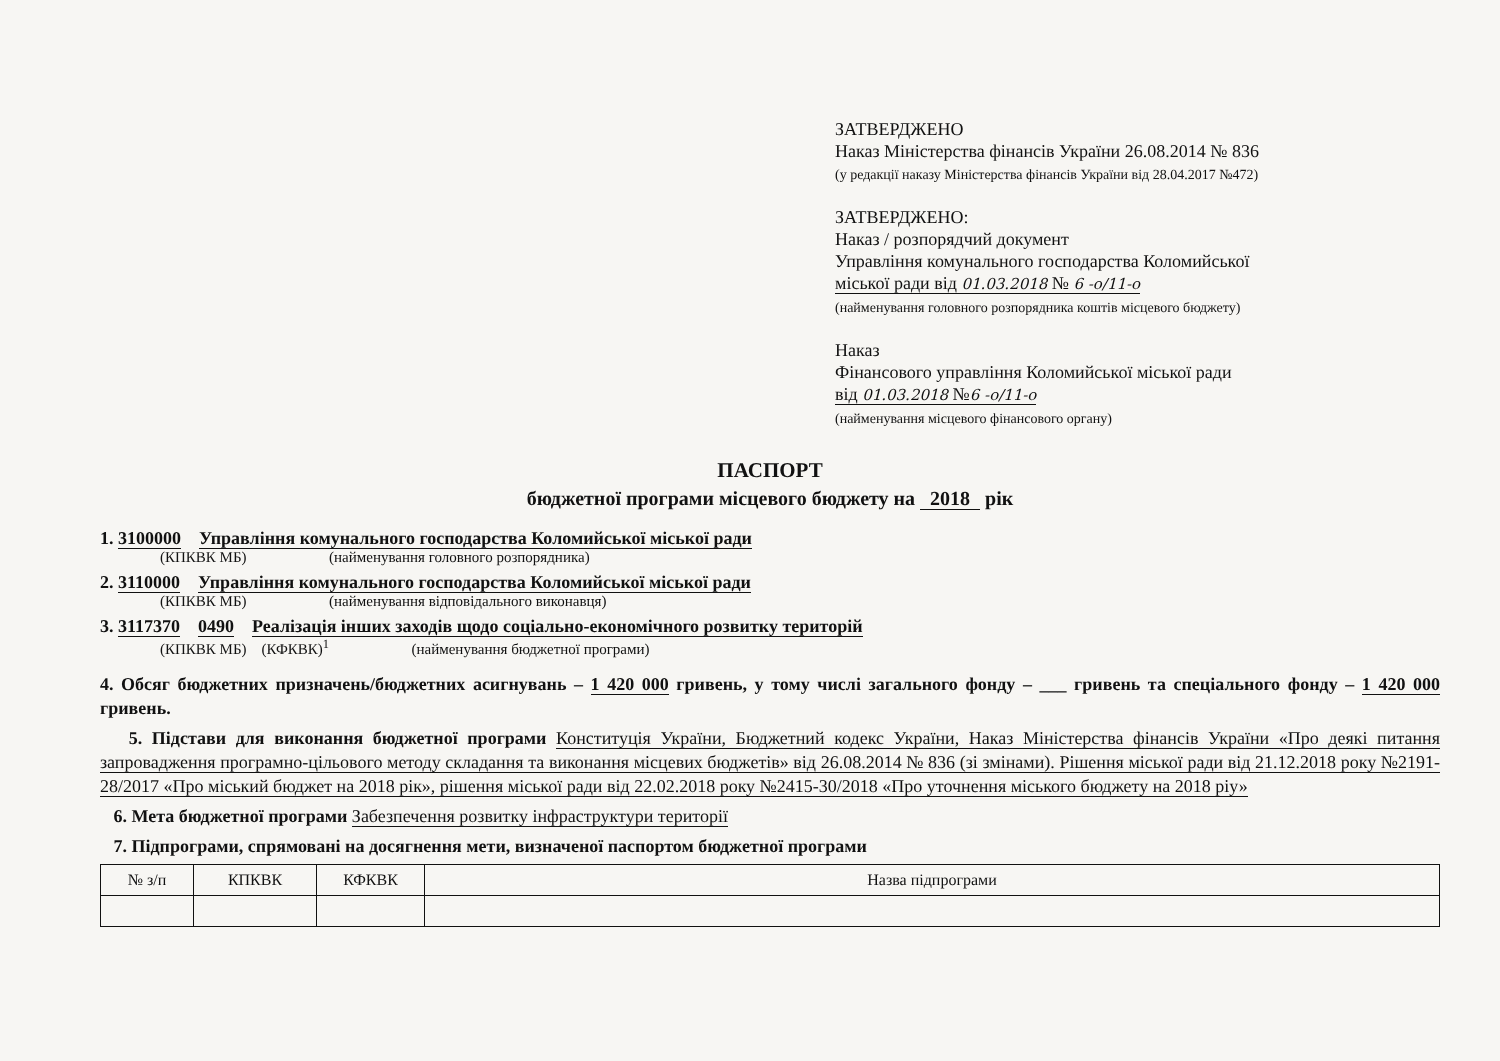ЗАТВЕРДЖЕНО
Наказ Міністерства фінансів України 26.08.2014 № 836
(у редакції наказу Міністерства фінансів України від 28.04.2017 №472)
ЗАТВЕРДЖЕНО:
Наказ / розпорядчий документ
Управління комунального господарства Коломийської
міської ради від 01.03.2018 № 6 -о/11-о
(найменування головного розпорядника коштів місцевого бюджету)
Наказ
Фінансового управління Коломийської міської ради
від 01.03.2018 №6 -о/11-о
(найменування місцевого фінансового органу)
ПАСПОРТ
бюджетної програми місцевого бюджету на 2018 рік
1. 3100000 Управління комунального господарства Коломийської міської ради
(КПКВК МБ) (найменування головного розпорядника)
2. 3110000 Управління комунального господарства Коломийської міської ради
(КПКВК МБ) (найменування відповідального виконавця)
3. 3117370 0490 Реалізація інших заходів щодо соціально-економічного розвитку територій
(КПКВК МБ) (КФКВК)<sup>1</sup> (найменування бюджетної програми)
4. Обсяг бюджетних призначень/бюджетних асигнувань – 1 420 000 гривень, у тому числі загального фонду – ___ гривень та спеціального фонду – 1 420 000 гривень.
5. Підстави для виконання бюджетної програми Конституція України, Бюджетний кодекс України, Наказ Міністерства фінансів України «Про деякі питання запровадження програмно-цільового методу складання та виконання місцевих бюджетів» від 26.08.2014 № 836 (зі змінами). Рішення міської ради від 21.12.2018 року №2191-28/2017 «Про міський бюджет на 2018 рік», рішення міської ради від 22.02.2018 року №2415-30/2018 «Про уточнення міського бюджету на 2018 ріу»
6. Мета бюджетної програми Забезпечення розвитку інфраструктури території
7. Підпрограми, спрямовані на досягнення мети, визначеної паспортом бюджетної програми
| № з/п | КПКВК | КФКВК | Назва підпрограми |
| --- | --- | --- | --- |